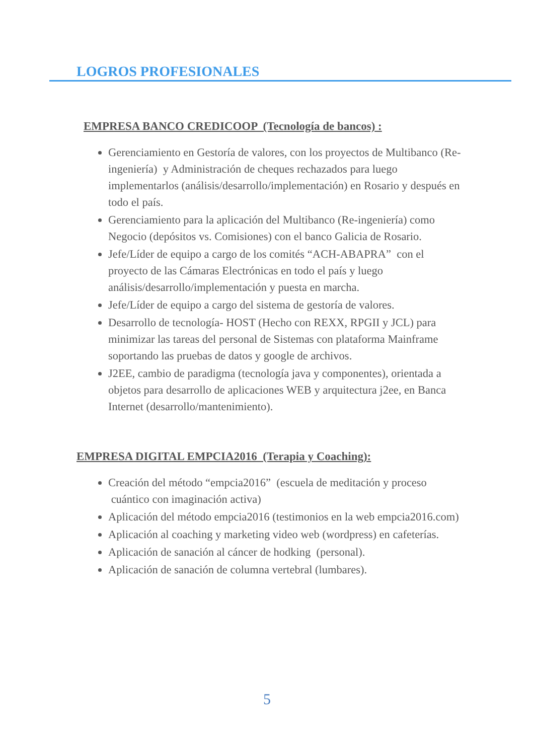LOGROS PROFESIONALES
EMPRESA BANCO CREDICOOP (Tecnología de bancos) :
Gerenciamiento en Gestoría de valores, con los proyectos de Multibanco (Re-ingeniería) y Administración de cheques rechazados para luego implementarlos (análisis/desarrollo/implementación) en Rosario y después en todo el país.
Gerenciamiento para la aplicación del Multibanco (Re-ingeniería) como Negocio (depósitos vs. Comisiones) con el banco Galicia de Rosario.
Jefe/Líder de equipo a cargo de los comités “ACH-ABAPRA” con el proyecto de las Cámaras Electrónicas en todo el país y luego análisis/desarrollo/implementación y puesta en marcha.
Jefe/Líder de equipo a cargo del sistema de gestoría de valores.
Desarrollo de tecnología- HOST (Hecho con REXX, RPGII y JCL) para minimizar las tareas del personal de Sistemas con plataforma Mainframe soportando las pruebas de datos y google de archivos.
J2EE, cambio de paradigma (tecnología java y componentes), orientada a objetos para desarrollo de aplicaciones WEB y arquitectura j2ee, en Banca Internet (desarrollo/mantenimiento).
EMPRESA DIGITAL EMPCIA2016 (Terapia y Coaching):
Creación del método “empcia2016” (escuela de meditación y proceso cuántico con imaginación activa)
Aplicación del método empcia2016 (testimonios en la web empcia2016.com)
Aplicación al coaching y marketing video web (wordpress) en cafeterías.
Aplicación de sanación al cáncer de hodking (personal).
Aplicación de sanación de columna vertebral (lumbares).
5